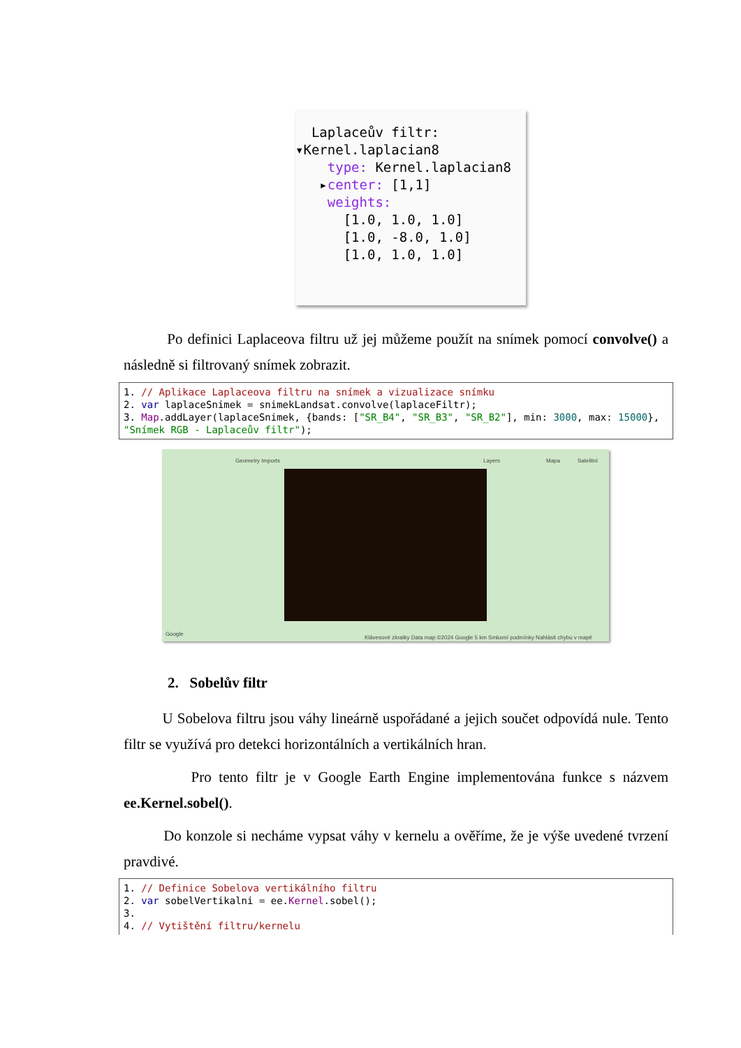Laplaceův filtr:
▾Kernel.laplacian8
type: Kernel.laplacian8
▸center: [1,1]
weights:
[1.0, 1.0, 1.0]
[1.0, -8.0, 1.0]
[1.0, 1.0, 1.0]
Po definici Laplaceova filtru už jej můžeme použít na snímek pomocí convolve() a následně si filtrovaný snímek zobrazit.
1. // Aplikace Laplaceova filtru na snímek a vizualizace snímku
2. var laplaceSnimek = snimekLandsat.convolve(laplaceFiltr);
3. Map.addLayer(laplaceSnimek, {bands: ["SR_B4", "SR_B3", "SR_B2"], min: 3000, max: 15000},
"Snímek RGB - Laplaceův filtr");
Geometry Imports Layers Mapa Satelitní
Google
Klávesové zkratky Data map ©2024 Google 5 km Smluvní podmínky Nahlásit chybu v mapě
2. Sobelův filtr
U Sobelova filtru jsou váhy lineárně uspořádané a jejich součet odpovídá nule. Tento filtr se využívá pro detekci horizontálních a vertikálních hran.
Pro tento filtr je v Google Earth Engine implementována funkce s názvem ee.Kernel.sobel().
Do konzole si necháme vypsat váhy v kernelu a ověříme, že je výše uvedené tvrzení pravdivé.
1. // Definice Sobelova vertikálního filtru
2. var sobelVertikalni = ee.Kernel.sobel();
3.
4. // Vytištění filtru/kernelu